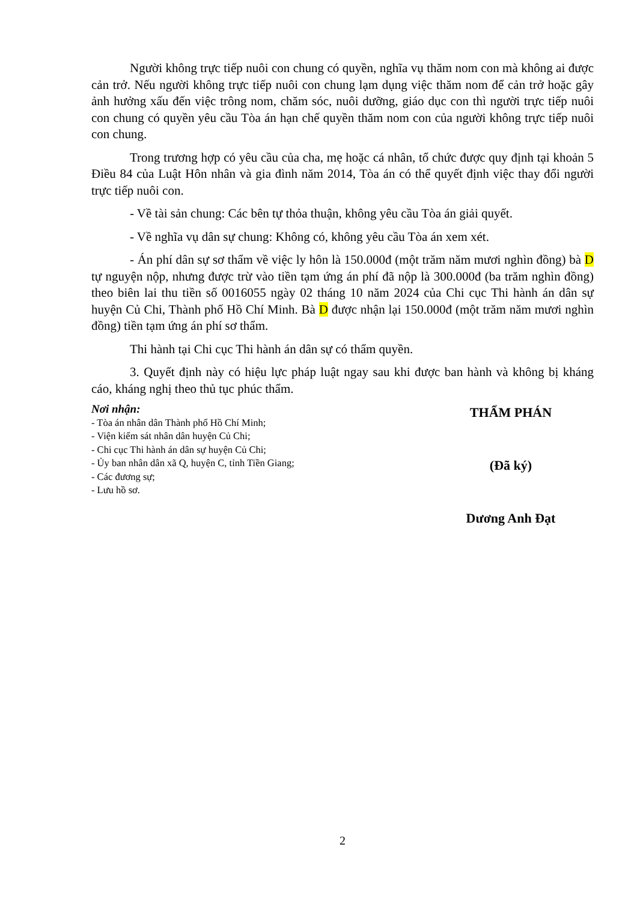Người không trực tiếp nuôi con chung có quyền, nghĩa vụ thăm nom con mà không ai được cản trở. Nếu người không trực tiếp nuôi con chung lạm dụng việc thăm nom để cản trở hoặc gây ảnh hưởng xấu đến việc trông nom, chăm sóc, nuôi dưỡng, giáo dục con thì người trực tiếp nuôi con chung có quyền yêu cầu Tòa án hạn chế quyền thăm nom con của người không trực tiếp nuôi con chung.
Trong trương hợp có yêu cầu của cha, mẹ hoặc cá nhân, tổ chức được quy định tại khoản 5 Điều 84 của Luật Hôn nhân và gia đình năm 2014, Tòa án có thể quyết định việc thay đổi người trực tiếp nuôi con.
- Về tài sản chung: Các bên tự thỏa thuận, không yêu cầu Tòa án giải quyết.
- Về nghĩa vụ dân sự chung: Không có, không yêu cầu Tòa án xem xét.
- Án phí dân sự sơ thẩm về việc ly hôn là 150.000đ (một trăm năm mươi nghìn đồng) bà D tự nguyện nộp, nhưng được trừ vào tiền tạm ứng án phí đã nộp là 300.000đ (ba trăm nghìn đồng) theo biên lai thu tiền số 0016055 ngày 02 tháng 10 năm 2024 của Chi cục Thi hành án dân sự huyện Củ Chi, Thành phố Hồ Chí Minh. Bà D được nhận lại 150.000đ (một trăm năm mươi nghìn đồng) tiền tạm ứng án phí sơ thẩm.
Thi hành tại Chi cục Thi hành án dân sự có thẩm quyền.
3. Quyết định này có hiệu lực pháp luật ngay sau khi được ban hành và không bị kháng cáo, kháng nghị theo thủ tục phúc thẩm.
Nơi nhận:
- Tòa án nhân dân Thành phố Hồ Chí Minh;
- Viện kiểm sát nhân dân huyện Củ Chi;
- Chi cục Thi hành án dân sự huyện Củ Chi;
- Ủy ban nhân dân xã Q, huyện C, tỉnh Tiền Giang;
- Các đương sự;
- Lưu hồ sơ.
THẨM PHÁN
(Đã ký)
Dương Anh Đạt
2